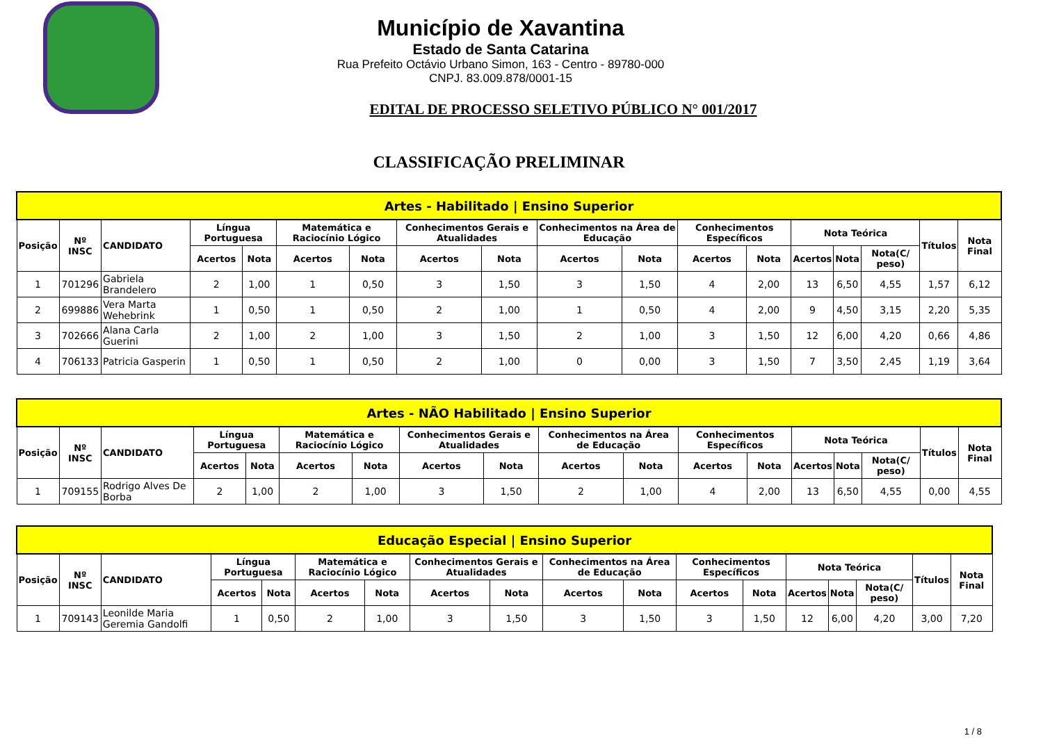Município de Xavantina
Estado de Santa Catarina
Rua Prefeito Octávio Urbano Simon, 163 - Centro - 89780-000
CNPJ. 83.009.878/0001-15
EDITAL DE PROCESSO SELETIVO PÚBLICO N° 001/2017
CLASSIFICAÇÃO PRELIMINAR
| Artes - Habilitado / Ensino Superior | | | | | | | | | | | | | | | | | |
| --- | --- | --- | --- | --- | --- | --- | --- | --- | --- | --- | --- | --- | --- | --- | --- | --- | --- |
| Posição | Nº INSC | CANDIDATO | Língua Portuguesa | | Matemática e Raciocínio Lógico | | Conhecimentos Gerais e Atualidades | | Conhecimentos na Área de Educação | | Conhecimentos Específicos | | Nota Teórica | | | Títulos | Nota Final |
| | | | Acertos | Nota | Acertos | Nota | Acertos | Nota | Acertos | Nota | Acertos | Nota | Acertos | Nota | Nota(C/ peso) | | |
| 1 | 701296 | Gabriela Brandelero | 2 | 1,00 | 1 | 0,50 | 3 | 1,50 | 3 | 1,50 | 4 | 2,00 | 13 | 6,50 | 4,55 | 1,57 | 6,12 |
| 2 | 699886 | Vera Marta Wehebrink | 1 | 0,50 | 1 | 0,50 | 2 | 1,00 | 1 | 0,50 | 4 | 2,00 | 9 | 4,50 | 3,15 | 2,20 | 5,35 |
| 3 | 702666 | Alana Carla Guerini | 2 | 1,00 | 2 | 1,00 | 3 | 1,50 | 2 | 1,00 | 3 | 1,50 | 12 | 6,00 | 4,20 | 0,66 | 4,86 |
| 4 | 706133 | Patricia Gasperin | 1 | 0,50 | 1 | 0,50 | 2 | 1,00 | 0 | 0,00 | 3 | 1,50 | 7 | 3,50 | 2,45 | 1,19 | 3,64 |
| Artes - NÃO Habilitado / Ensino Superior | | | | | | | | | | | | | | | | | |
| --- | --- | --- | --- | --- | --- | --- | --- | --- | --- | --- | --- | --- | --- | --- | --- | --- | --- |
| Posição | Nº INSC | CANDIDATO | Língua Portuguesa | | Matemática e Raciocínio Lógico | | Conhecimentos Gerais e Atualidades | | Conhecimentos na Área de Educação | | Conhecimentos Específicos | | Nota Teórica | | | Títulos | Nota Final |
| | | | Acertos | Nota | Acertos | Nota | Acertos | Nota | Acertos | Nota | Acertos | Nota | Acertos | Nota | Nota(C/ peso) | | |
| 1 | 709155 | Rodrigo Alves De Borba | 2 | 1,00 | 2 | 1,00 | 3 | 1,50 | 2 | 1,00 | 4 | 2,00 | 13 | 6,50 | 4,55 | 0,00 | 4,55 |
| Educação Especial / Ensino Superior | | | | | | | | | | | | | | | | | |
| --- | --- | --- | --- | --- | --- | --- | --- | --- | --- | --- | --- | --- | --- | --- | --- | --- | --- |
| Posição | Nº INSC | CANDIDATO | Língua Portuguesa | | Matemática e Raciocínio Lógico | | Conhecimentos Gerais e Atualidades | | Conhecimentos na Área de Educação | | Conhecimentos Específicos | | Nota Teórica | | | Títulos | Nota Final |
| | | | Acertos | Nota | Acertos | Nota | Acertos | Nota | Acertos | Nota | Acertos | Nota | Acertos | Nota | Nota(C/ peso) | | |
| 1 | 709143 | Leonilde Maria Geremia Gandolfi | 1 | 0,50 | 2 | 1,00 | 3 | 1,50 | 3 | 1,50 | 3 | 1,50 | 12 | 6,00 | 4,20 | 3,00 | 7,20 |
1 / 8